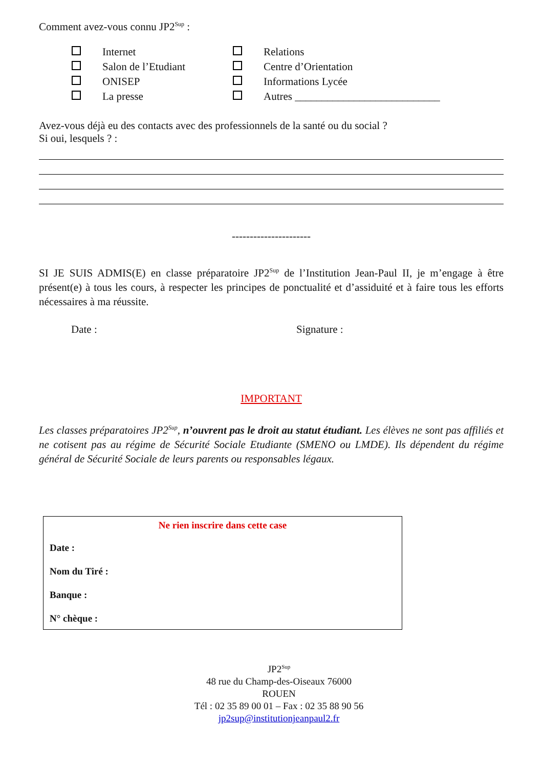Comment avez-vous connu JP2<sup>Sup</sup> :
Internet Relations Salon de l’Etudiant Centre d’Orientation ONISEP Informations Lycée La presse Autres ___________________________
Avez-vous déjà eu des contacts avec des professionnels de la santé ou du social ?
Si oui, lesquels ? :
----------------------
SI JE SUIS ADMIS(E) en classe préparatoire JP2<sup>Sup</sup> de l’Institution Jean-Paul II, je m’engage à être présent(e) à tous les cours, à respecter les principes de ponctualité et d’assiduité et à faire tous les efforts nécessaires à ma réussite.
Date : Signature :
IMPORTANT
Les classes préparatoires JP2<sup>Sup</sup>, n’ouvrent pas le droit au statut étudiant. Les élèves ne sont pas affiliés et ne cotisent pas au régime de Sécurité Sociale Etudiante (SMENO ou LMDE). Ils dépendent du régime général de Sécurité Sociale de leurs parents ou responsables légaux.
Ne rien inscrire dans cette case
Date :
Nom du Tiré :
Banque :
N° chèque :
JP2<sup>Sup</sup>
48 rue du Champ-des-Oiseaux 76000
ROUEN
Tél : 02 35 89 00 01 – Fax : 02 35 88 90 56
jp2sup@institutionjeanpaul2.fr